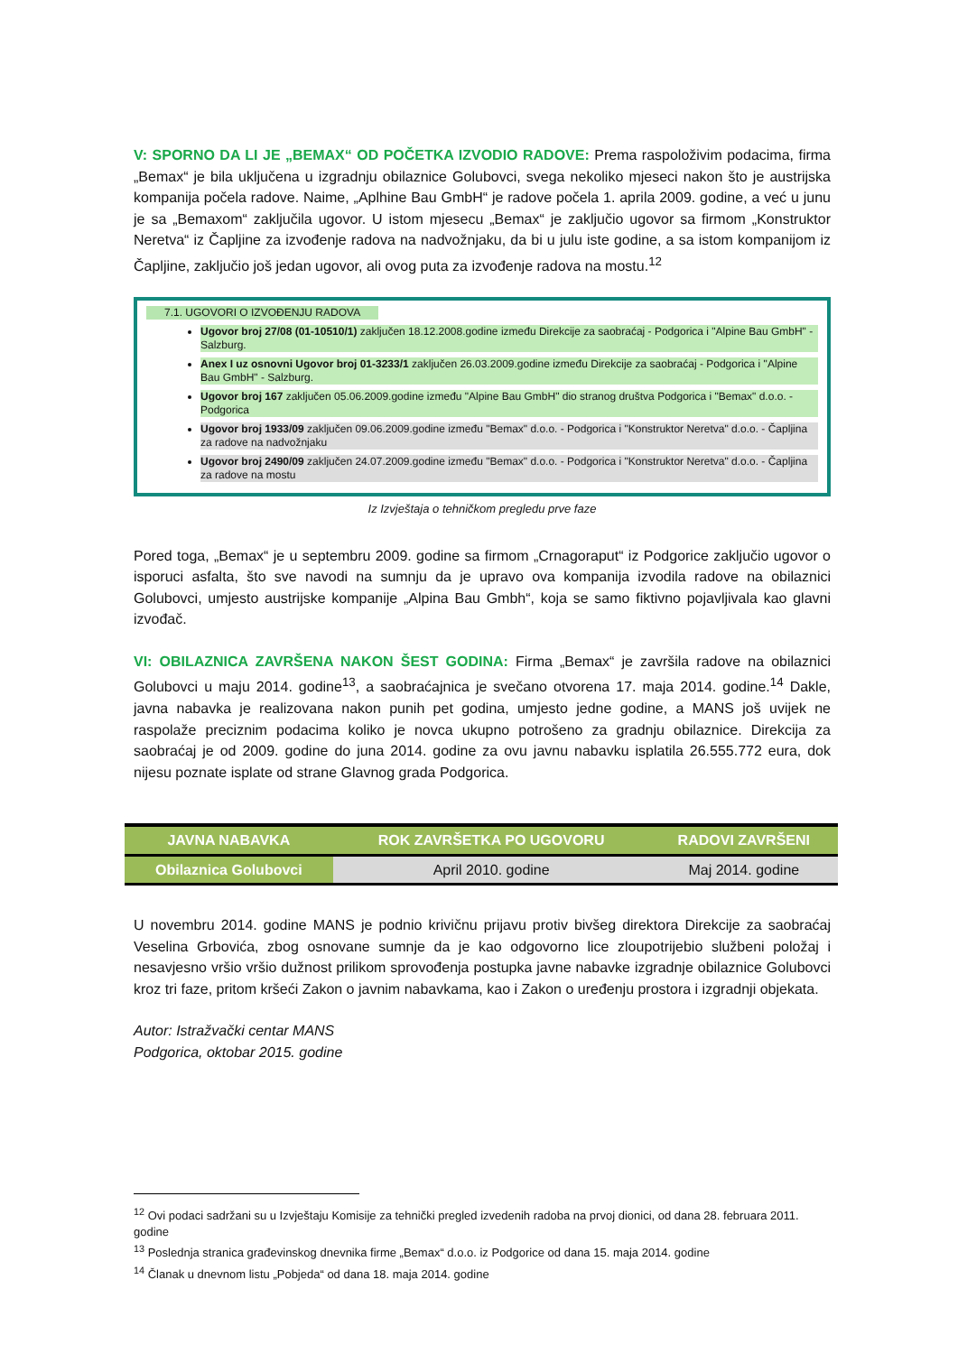V: SPORNO DA LI JE „BEMAX“ OD POČETKA IZVODIO RADOVE: Prema raspoloživim podacima, firma „Bemax“ je bila uključena u izgradnju obilaznice Golubovci, svega nekoliko mjeseci nakon što je austrijska kompanija počela radove. Naime, „Aplhine Bau GmbH“ je radove počela 1. aprila 2009. godine, a već u junu je sa „Bemaxom“ zaključila ugovor. U istom mjesecu „Bemax“ je zaključio ugovor sa firmom „Konstruktor Neretva“ iz Čapljine za izvođenje radova na nadvožnjaku, da bi u julu iste godine, a sa istom kompanijom iz Čapljine, zaključio još jedan ugovor, ali ovog puta za izvođenje radova na mostu.<sup>12</sup>
7.1. UGOVORI O IZVOĐENJU RADOVA
Ugovor broj 27/08 (01-10510/1) zaključen 18.12.2008.godine između Direkcije za saobraćaj - Podgorica i "Alpine Bau GmbH" - Salzburg.
Anex I uz osnovni Ugovor broj 01-3233/1 zaključen 26.03.2009.godine između Direkcije za saobraćaj - Podgorica i "Alpine Bau GmbH" - Salzburg.
Ugovor broj 167 zaključen 05.06.2009.godine između "Alpine Bau GmbH" dio stranog društva Podgorica i "Bemax" d.o.o. - Podgorica
Ugovor broj 1933/09 zaključen 09.06.2009.godine između "Bemax" d.o.o. - Podgorica i "Konstruktor Neretva" d.o.o. - Čapljina za radove na nadvožnjaku
Ugovor broj 2490/09 zaključen 24.07.2009.godine između "Bemax" d.o.o. - Podgorica i "Konstruktor Neretva" d.o.o. - Čapljina za radove na mostu
Iz Izvještaja o tehničkom pregledu prve faze
Pored toga, „Bemax“ je u septembru 2009. godine sa firmom „Crnagoraput“ iz Podgorice zaključio ugovor o isporuci asfalta, što sve navodi na sumnju da je upravo ova kompanija izvodila radove na obilaznici Golubovci, umjesto austrijske kompanije „Alpina Bau Gmbh“, koja se samo fiktivno pojavljivala kao glavni izvođač.
VI: OBILAZNICA ZAVRŠENA NAKON ŠEST GODINA: Firma „Bemax“ je završila radove na obilaznici Golubovci u maju 2014. godine<sup>13</sup>, a saobraćajnica je svečano otvorena 17. maja 2014. godine.<sup>14</sup> Dakle, javna nabavka je realizovana nakon punih pet godina, umjesto jedne godine, a MANS još uvijek ne raspolaže preciznim podacima koliko je novca ukupno potrošeno za gradnju obilaznice. Direkcija za saobraćaj je od 2009. godine do juna 2014. godine za ovu javnu nabavku isplatila 26.555.772 eura, dok nijesu poznate isplate od strane Glavnog grada Podgorica.
| JAVNA NABAVKA | ROK ZAVRŠETKA PO UGOVORU | RADOVI ZAVRŠENI |
| --- | --- | --- |
| Obilaznica Golubovci | April 2010. godine | Maj 2014. godine |
U novembru 2014. godine MANS je podnio krivičnu prijavu protiv bivšeg direktora Direkcije za saobraćaj Veselina Grbovića, zbog osnovane sumnje da je kao odgovorno lice zloupotrijebio službeni položaj i nesavjesno vršio vršio dužnost prilikom sprovođenja postupka javne nabavke izgradnje obilaznice Golubovci kroz tri faze, pritom kršeći Zakon o javnim nabavkama, kao i Zakon o uređenju prostora i izgradnji objekata.
Autor: Istražvački centar MANS
Podgorica, oktobar 2015. godine
<sup>12</sup> Ovi podaci sadržani su u Izvještaju Komisije za tehnički pregled izvedenih radoba na prvoj dionici, od dana 28. februara 2011. godine
<sup>13</sup> Poslednja stranica građevinskog dnevnika firme „Bemax“ d.o.o. iz Podgorice od dana 15. maja 2014. godine
<sup>14</sup> Članak u dnevnom listu „Pobjeda“ od dana 18. maja 2014. godine